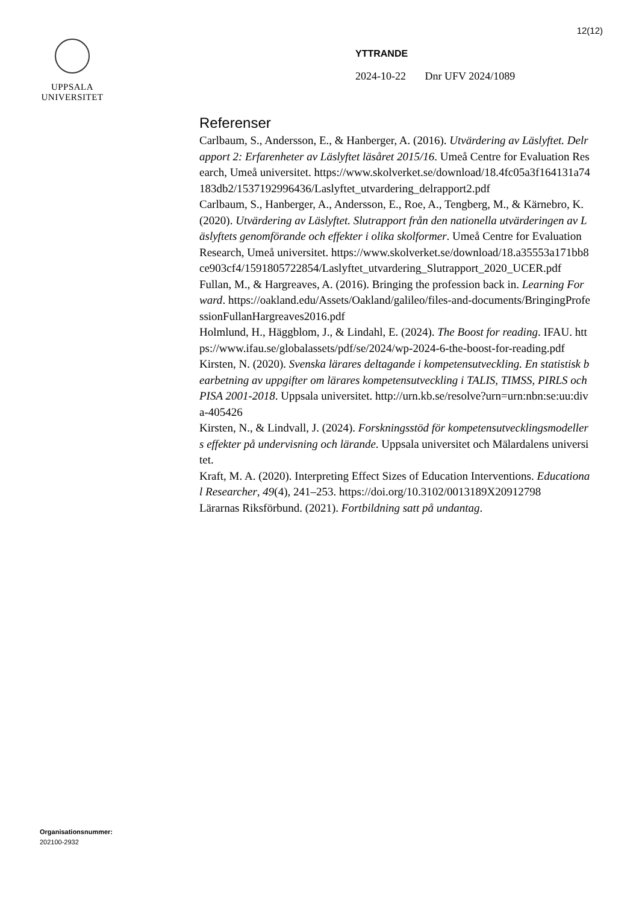12(12)
UPPSALA
UNIVERSITET
YTTRANDE
2024-10-22 Dnr UFV 2024/1089
Referenser
Carlbaum, S., Andersson, E., & Hanberger, A. (2016). Utvärdering av Läslyftet. Delrapport 2: Erfarenheter av Läslyftet läsåret 2015/16. Umeå Centre for Evaluation Research, Umeå universitet. https://www.skolverket.se/download/18.4fc05a3f164131a74183db2/1537192996436/Laslyftet_utvardering_delrapport2.pdf
Carlbaum, S., Hanberger, A., Andersson, E., Roe, A., Tengberg, M., & Kärnebro, K. (2020). Utvärdering av Läslyftet. Slutrapport från den nationella utvärderingen av Läslyftets genomförande och effekter i olika skolformer. Umeå Centre for Evaluation Research, Umeå universitet. https://www.skolverket.se/download/18.a35553a171bb8ce903cf4/1591805722854/Laslyftet_utvardering_Slutrapport_2020_UCER.pdf
Fullan, M., & Hargreaves, A. (2016). Bringing the profession back in. Learning Forward. https://oakland.edu/Assets/Oakland/galileo/files-and-documents/BringingProfessionFullanHargreaves2016.pdf
Holmlund, H., Häggblom, J., & Lindahl, E. (2024). The Boost for reading. IFAU. https://www.ifau.se/globalassets/pdf/se/2024/wp-2024-6-the-boost-for-reading.pdf
Kirsten, N. (2020). Svenska lärares deltagande i kompetensutveckling. En statistisk bearbetning av uppgifter om lärares kompetensutveckling i TALIS, TIMSS, PIRLS och PISA 2001-2018. Uppsala universitet. http://urn.kb.se/resolve?urn=urn:nbn:se:uu:diva-405426
Kirsten, N., & Lindvall, J. (2024). Forskningsstöd för kompetensutvecklingsmodellers effekter på undervisning och lärande. Uppsala universitet och Mälardalens universitet.
Kraft, M. A. (2020). Interpreting Effect Sizes of Education Interventions. Educational Researcher, 49(4), 241–253. https://doi.org/10.3102/0013189X20912798
Lärarnas Riksförbund. (2021). Fortbildning satt på undantag.
Organisationsnummer:
202100-2932